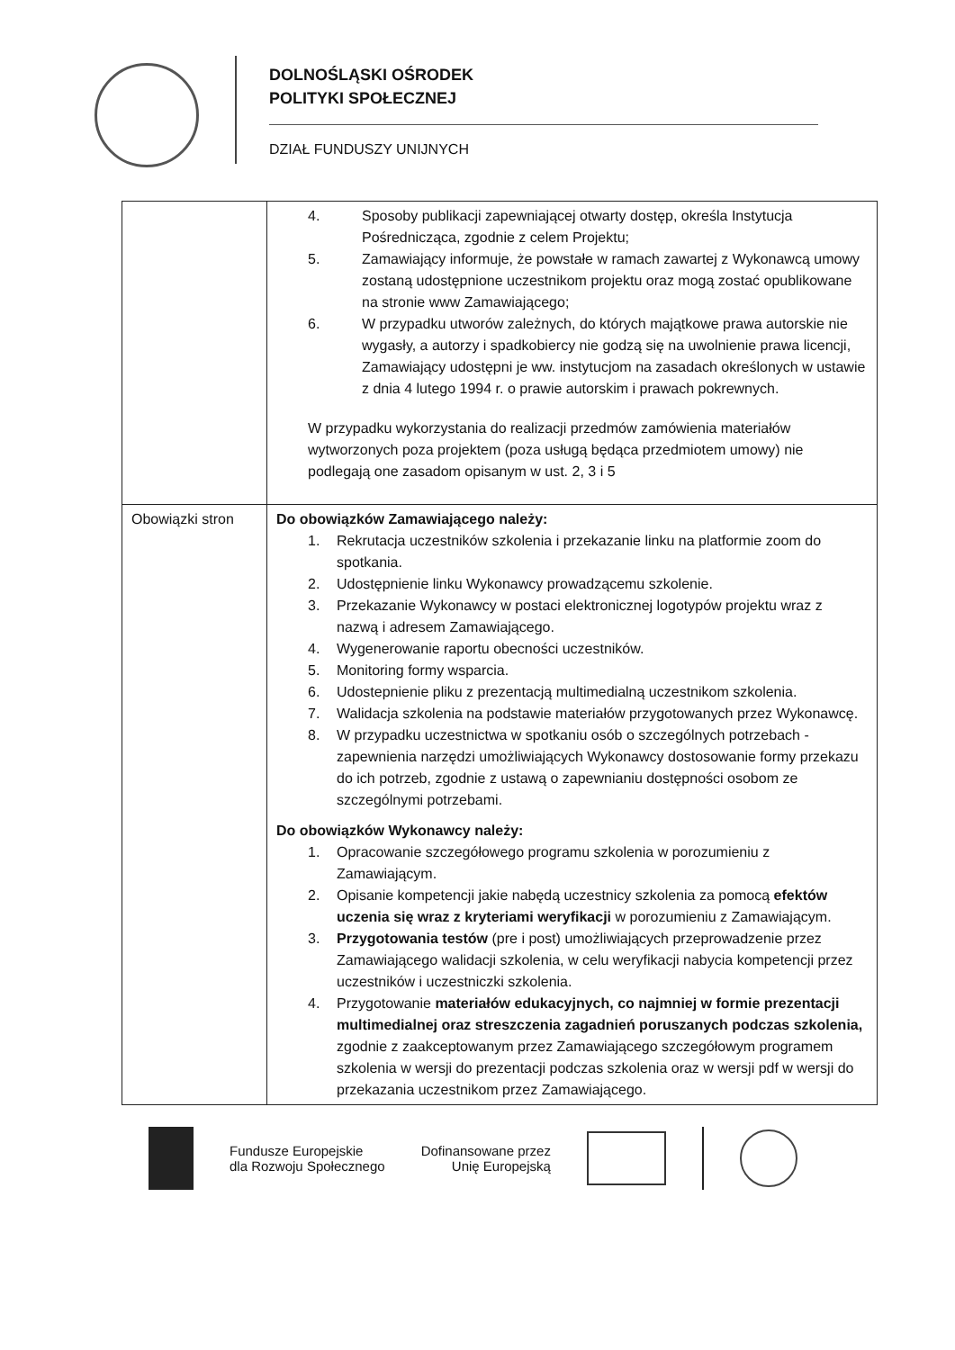DOLNOŚLĄSKI OŚRODEK
POLITYKI SPOŁECZNEJ
DZIAŁ FUNDUSZY UNIJNYCH
| | 4. Sposoby publikacji zapewniającej otwarty dostęp, określa Instytucja Pośrednicząca, zgodnie z celem Projektu; 5. Zamawiający informuje, że powstałe w ramach zawartej z Wykonawcą umowy zostaną udostępnione uczestnikom projektu oraz mogą zostać opublikowane na stronie www Zamawiającego; 6. W przypadku utworów zależnych, do których majątkowe prawa autorskie nie wygasły, a autorzy i spadkobiercy nie godzą się na uwolnienie prawa licencji, Zamawiający udostępni je ww. instytucjom na zasadach określonych w ustawie z dnia 4 lutego 1994 r. o prawie autorskim i prawach pokrewnych. W przypadku wykorzystania do realizacji przedmów zamówienia materiałów wytworzonych poza projektem (poza usługą będąca przedmiotem umowy) nie podlegają one zasadom opisanym w ust. 2, 3 i 5 |
| Obowiązki stron | Do obowiązków Zamawiającego należy: 1. Rekrutacja uczestników szkolenia i przekazanie linku na platformie zoom do spotkania. 2. Udostępnienie linku Wykonawcy prowadzącemu szkolenie. 3. Przekazanie Wykonawcy w postaci elektronicznej logotypów projektu wraz z nazwą i adresem Zamawiającego. 4. Wygenerowanie raportu obecności uczestników. 5. Monitoring formy wsparcia. 6. Udostepnienie pliku z prezentacją multimedialną uczestnikom szkolenia. 7. Walidacja szkolenia na podstawie materiałów przygotowanych przez Wykonawcę. 8. W przypadku uczestnictwa w spotkaniu osób o szczególnych potrzebach - zapewnienia narzędzi umożliwiających Wykonawcy dostosowanie formy przekazu do ich potrzeb, zgodnie z ustawą o zapewnianiu dostępności osobom ze szczególnymi potrzebami. Do obowiązków Wykonawcy należy: 1. Opracowanie szczegółowego programu szkolenia w porozumieniu z Zamawiającym. 2. Opisanie kompetencji jakie nabędą uczestnicy szkolenia za pomocą efektów uczenia się wraz z kryteriami weryfikacji w porozumieniu z Zamawiającym. 3. Przygotowania testów (pre i post) umożliwiających przeprowadzenie przez Zamawiającego walidacji szkolenia, w celu weryfikacji nabycia kompetencji przez uczestników i uczestniczki szkolenia. 4. Przygotowanie materiałów edukacyjnych, co najmniej w formie prezentacji multimedialnej oraz streszczenia zagadnień poruszanych podczas szkolenia, zgodnie z zaakceptowanym przez Zamawiającego szczegółowym programem szkolenia w wersji do prezentacji podczas szkolenia oraz w wersji pdf w wersji do przekazania uczestnikom przez Zamawiającego. |
Fundusze Europejskie
dla Rozwoju Społecznego
Dofinansowane przez
Unię Europejską